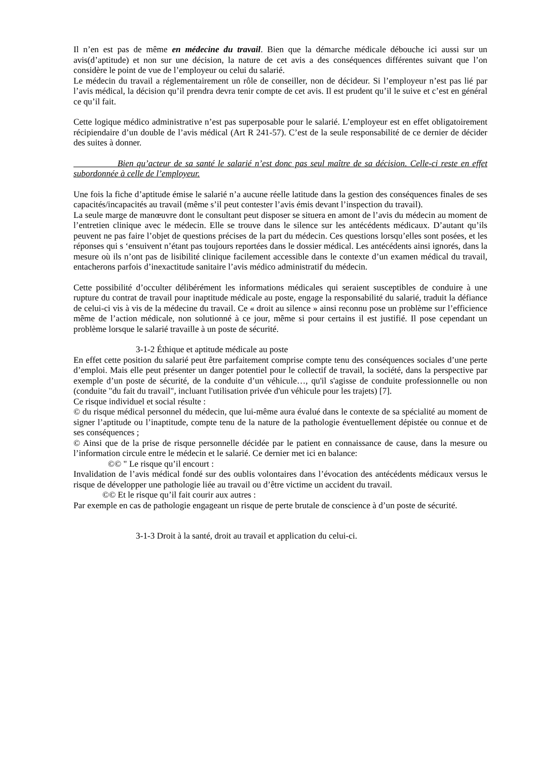Il n’en est pas de même en médecine du travail. Bien que la démarche médicale débouche ici aussi sur un avis(d’aptitude) et non sur une décision, la nature de cet avis a des conséquences différentes suivant que l’on considère le point de vue de l’employeur ou celui du salarié.
Le médecin du travail a réglementairement un rôle de conseiller, non de décideur. Si l’employeur n’est pas lié par l’avis médical, la décision qu’il prendra devra tenir compte de cet avis. Il est prudent qu’il le suive et c’est en général ce qu’il fait.
Cette logique médico administrative n’est pas superposable pour le salarié. L’employeur est en effet obligatoirement récipiendaire d’un double de l’avis médical (Art R 241-57). C’est de la seule responsabilité de ce dernier de décider des suites à donner.
Bien qu’acteur de sa santé le salarié n’est donc pas seul maître de sa décision. Celle-ci reste en effet subordonnée à celle de l’employeur.
Une fois la fiche d’aptitude émise le salarié n’a aucune réelle latitude dans la gestion des conséquences finales de ses capacités/incapacités au travail (même s’il peut contester l’avis émis devant l’inspection du travail).
La seule marge de manœuvre dont le consultant peut disposer se situera en amont de l’avis du médecin au moment de l’entretien clinique avec le médecin. Elle se trouve dans le silence sur les antécédents médicaux. D’autant qu’ils peuvent ne pas faire l’objet de questions précises de la part du médecin. Ces questions lorsqu’elles sont posées, et les réponses qui s ‘ensuivent n’étant pas toujours reportées dans le dossier médical. Les antécédents ainsi ignorés, dans la mesure où ils n’ont pas de lisibilité clinique facilement accessible dans le contexte d’un examen médical du travail, entacherons parfois d’inexactitude sanitaire l’avis médico administratif du médecin.
Cette possibilité d’occulter délibérément les informations médicales qui seraient susceptibles de conduire à une rupture du contrat de travail pour inaptitude médicale au poste, engage la responsabilité du salarié, traduit la défiance de celui-ci vis à vis de la médecine du travail. Ce « droit au silence » ainsi reconnu pose un problème sur l’efficience même de l’action médicale, non solutionné à ce jour, même si pour certains il est justifié. Il pose cependant un problème lorsque le salarié travaille à un poste de sécurité.
3-1-2 Éthique et aptitude médicale au poste
En effet cette position du salarié peut être parfaitement comprise compte tenu des conséquences sociales d’une perte d’emploi. Mais elle peut présenter un danger potentiel pour le collectif de travail, la société, dans la perspective par exemple d’un poste de sécurité, de la conduite d’un véhicule…, qu'il s'agisse de conduite professionnelle ou non (conduite "du fait du travail", incluant l'utilisation privée d'un véhicule pour les trajets) [7].
Ce risque individuel et social résulte :
© du risque médical personnel du médecin, que lui-même aura évalué dans le contexte de sa spécialité au moment de signer l’aptitude ou l’inaptitude, compte tenu de la nature de la pathologie éventuellement dépistée ou connue et de ses conséquences ;
© Ainsi que de la prise de risque personnelle décidée par le patient en connaissance de cause, dans la mesure ou l’information circule entre le médecin et le salarié. Ce dernier met ici en balance:
©© " Le risque qu’il encourt :
Invalidation de l’avis médical fondé sur des oublis volontaires dans l’évocation des antécédents médicaux versus le risque de développer une pathologie liée au travail ou d’être victime un accident du travail.
©© Et le risque qu’il fait courir aux autres :
Par exemple en cas de pathologie engageant un risque de perte brutale de conscience à d’un poste de sécurité.
3-1-3 Droit à la santé, droit au travail et application du celui-ci.